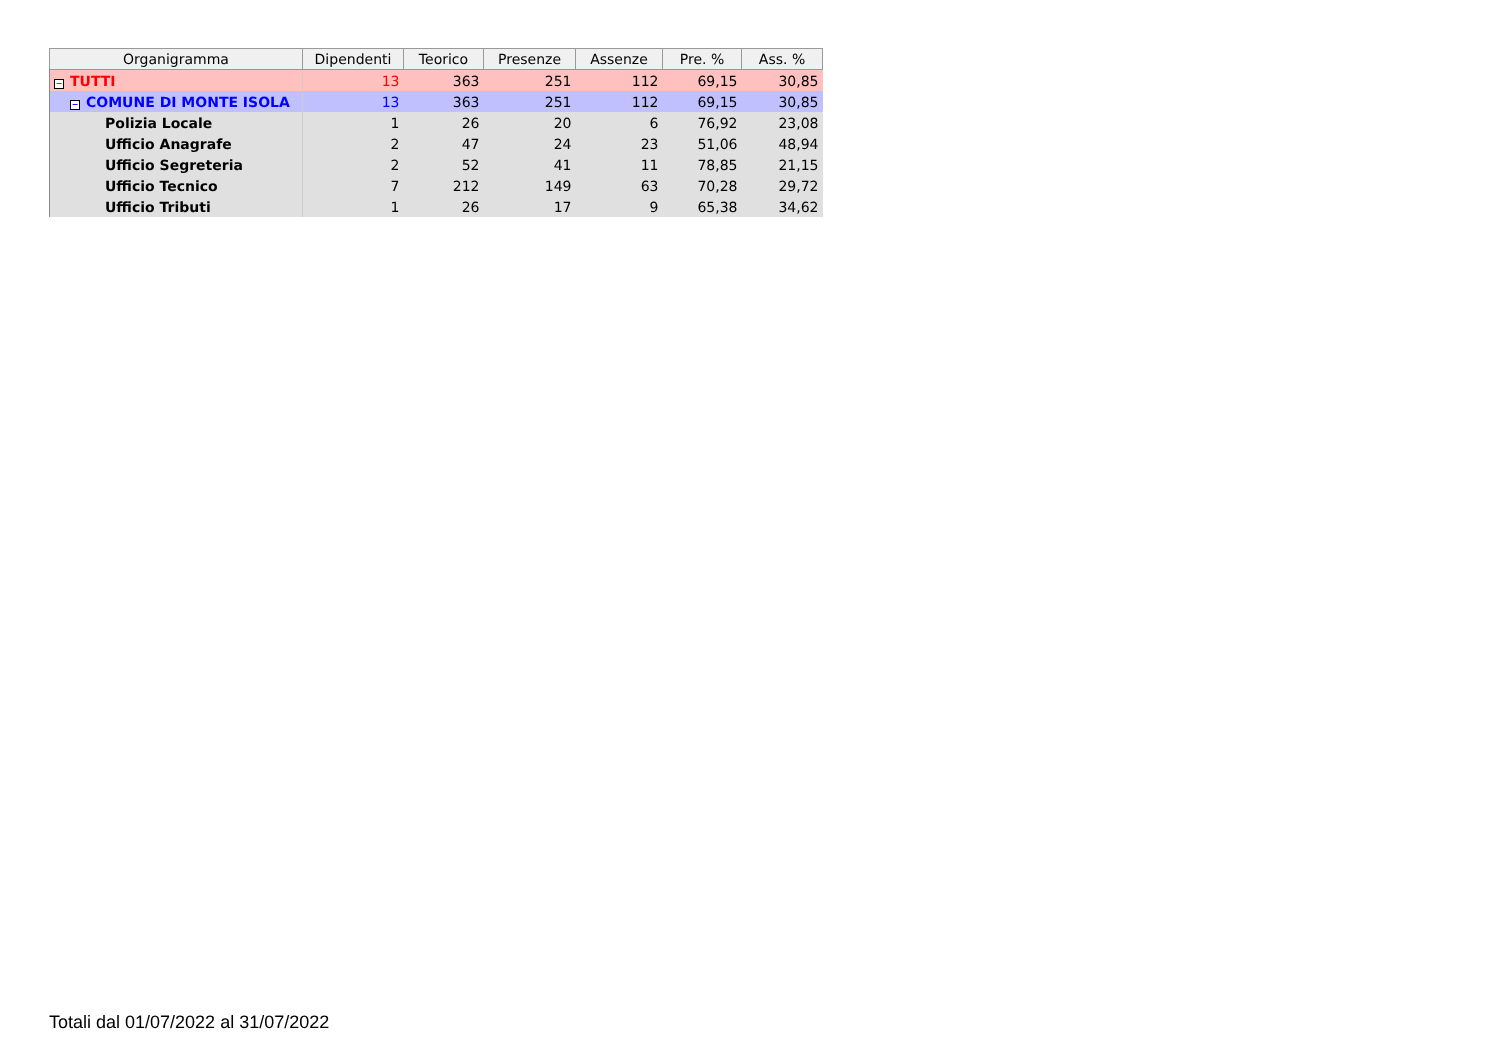| Organigramma | Dipendenti | Teorico | Presenze | Assenze | Pre. % | Ass. % |
| --- | --- | --- | --- | --- | --- | --- |
| − TUTTI | 13 | 363 | 251 | 112 | 69,15 | 30,85 |
| − COMUNE DI MONTE ISOLA | 13 | 363 | 251 | 112 | 69,15 | 30,85 |
| Polizia Locale | 1 | 26 | 20 | 6 | 76,92 | 23,08 |
| Ufficio Anagrafe | 2 | 47 | 24 | 23 | 51,06 | 48,94 |
| Ufficio Segreteria | 2 | 52 | 41 | 11 | 78,85 | 21,15 |
| Ufficio Tecnico | 7 | 212 | 149 | 63 | 70,28 | 29,72 |
| Ufficio Tributi | 1 | 26 | 17 | 9 | 65,38 | 34,62 |
Totali dal 01/07/2022 al 31/07/2022